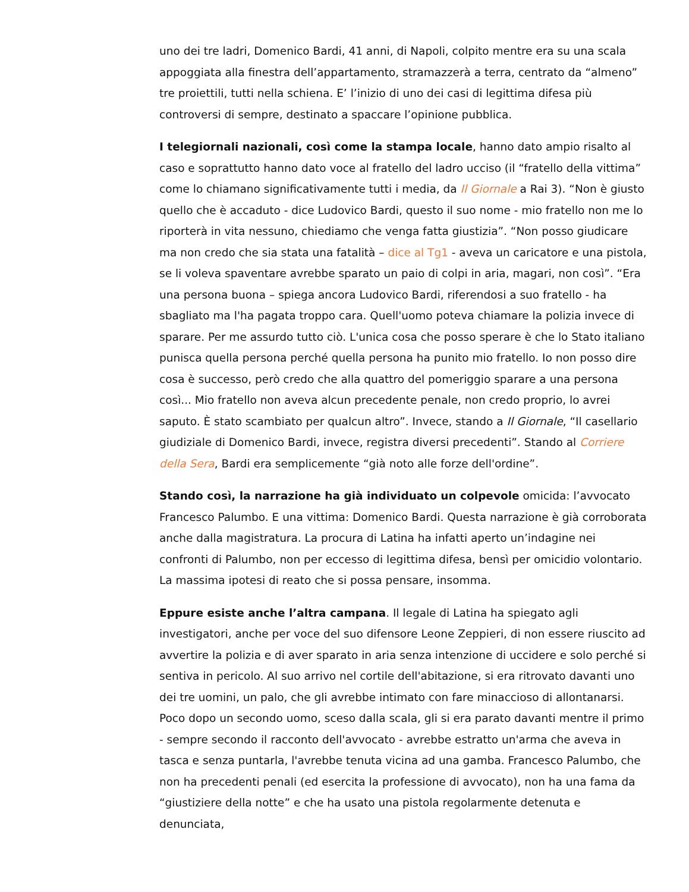uno dei tre ladri, Domenico Bardi, 41 anni, di Napoli, colpito mentre era su una scala appoggiata alla finestra dell’appartamento, stramazzerà a terra, centrato da “almeno” tre proiettili, tutti nella schiena. E’ l’inizio di uno dei casi di legittima difesa più controversi di sempre, destinato a spaccare l’opinione pubblica.
I telegiornali nazionali, così come la stampa locale, hanno dato ampio risalto al caso e soprattutto hanno dato voce al fratello del ladro ucciso (il “fratello della vittima” come lo chiamano significativamente tutti i media, da Il Giornale a Rai 3). “Non è giusto quello che è accaduto - dice Ludovico Bardi, questo il suo nome - mio fratello non me lo riporterà in vita nessuno, chiediamo che venga fatta giustizia”. “Non posso giudicare ma non credo che sia stata una fatalità – dice al Tg1 - aveva un caricatore e una pistola, se li voleva spaventare avrebbe sparato un paio di colpi in aria, magari, non così”. “Era una persona buona – spiega ancora Ludovico Bardi, riferendosi a suo fratello - ha sbagliato ma l'ha pagata troppo cara. Quell'uomo poteva chiamare la polizia invece di sparare. Per me assurdo tutto ciò. L'unica cosa che posso sperare è che lo Stato italiano punisca quella persona perché quella persona ha punito mio fratello. Io non posso dire cosa è successo, però credo che alla quattro del pomeriggio sparare a una persona così... Mio fratello non aveva alcun precedente penale, non credo proprio, lo avrei saputo. È stato scambiato per qualcun altro”. Invece, stando a Il Giornale, “Il casellario giudiziale di Domenico Bardi, invece, registra diversi precedenti”. Stando al Corriere della Sera, Bardi era semplicemente “già noto alle forze dell'ordine”.
Stando così, la narrazione ha già individuato un colpevole omicida: l’avvocato Francesco Palumbo. E una vittima: Domenico Bardi. Questa narrazione è già corroborata anche dalla magistratura. La procura di Latina ha infatti aperto un’indagine nei confronti di Palumbo, non per eccesso di legittima difesa, bensì per omicidio volontario. La massima ipotesi di reato che si possa pensare, insomma.
Eppure esiste anche l’altra campana. Il legale di Latina ha spiegato agli investigatori, anche per voce del suo difensore Leone Zeppieri, di non essere riuscito ad avvertire la polizia e di aver sparato in aria senza intenzione di uccidere e solo perché si sentiva in pericolo. Al suo arrivo nel cortile dell'abitazione, si era ritrovato davanti uno dei tre uomini, un palo, che gli avrebbe intimato con fare minaccioso di allontanarsi. Poco dopo un secondo uomo, sceso dalla scala, gli si era parato davanti mentre il primo - sempre secondo il racconto dell'avvocato - avrebbe estratto un'arma che aveva in tasca e senza puntarla, l'avrebbe tenuta vicina ad una gamba. Francesco Palumbo, che non ha precedenti penali (ed esercita la professione di avvocato), non ha una fama da “giustiziere della notte” e che ha usato una pistola regolarmente detenuta e denunciata,